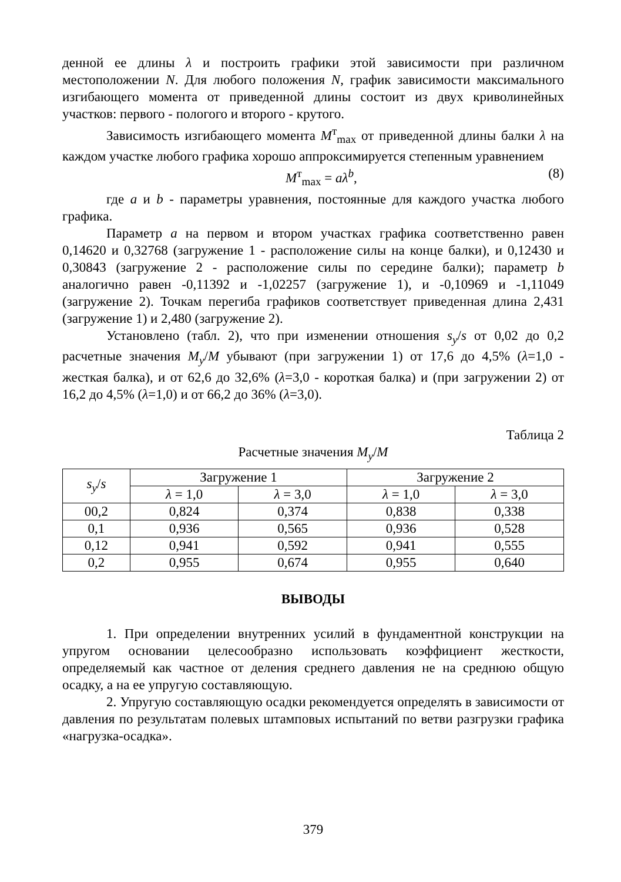денной ее длины λ и построить графики этой зависимости при различном местоположении N. Для любого положения N, график зависимости максимального изгибающего момента от приведенной длины состоит из двух криволинейных участков: первого - пологого и второго - крутого.
Зависимость изгибающего момента M<sup>т</sup><sub>max</sub> от приведенной длины балки λ на каждом участке любого графика хорошо аппроксимируется степенным уравнением
M<sup>т</sup><sub>max</sub> = aλ<sup>b</sup>, (8)
где a и b - параметры уравнения, постоянные для каждого участка любого графика.
Параметр a на первом и втором участках графика соответственно равен 0,14620 и 0,32768 (загружение 1 - расположение силы на конце балки), и 0,12430 и 0,30843 (загружение 2 - расположение силы по середине балки); параметр b аналогично равен -0,11392 и -1,02257 (загружение 1), и -0,10969 и -1,11049 (загружение 2). Точкам перегиба графиков соответствует приведенная длина 2,431 (загружение 1) и 2,480 (загружение 2).
Установлено (табл. 2), что при изменении отношения s<sub>y</sub>/s от 0,02 до 0,2 расчетные значения M<sub>y</sub>/M убывают (при загружении 1) от 17,6 до 4,5% (λ=1,0 - жесткая балка), и от 62,6 до 32,6% (λ=3,0 - короткая балка) и (при загружении 2) от 16,2 до 4,5% (λ=1,0) и от 66,2 до 36% (λ=3,0).
Таблица 2
Расчетные значения M<sub>y</sub>/M
| s<sub>y</sub> / s | Загружение 1 | | Загружение 2 | |
| --- | --- | --- | --- | --- |
| | λ = 1,0 | λ = 3,0 | λ = 1,0 | λ = 3,0 |
| 00,2 | 0,824 | 0,374 | 0,838 | 0,338 |
| 0,1 | 0,936 | 0,565 | 0,936 | 0,528 |
| 0,12 | 0,941 | 0,592 | 0,941 | 0,555 |
| 0,2 | 0,955 | 0,674 | 0,955 | 0,640 |
ВЫВОДЫ
1. При определении внутренних усилий в фундаментной конструкции на упругом основании целесообразно использовать коэффициент жесткости, определяемый как частное от деления среднего давления не на среднюю общую осадку, а на ее упругую составляющую.
2. Упругую составляющую осадки рекомендуется определять в зависимости от давления по результатам полевых штамповых испытаний по ветви разгрузки графика «нагрузка-осадка».
379